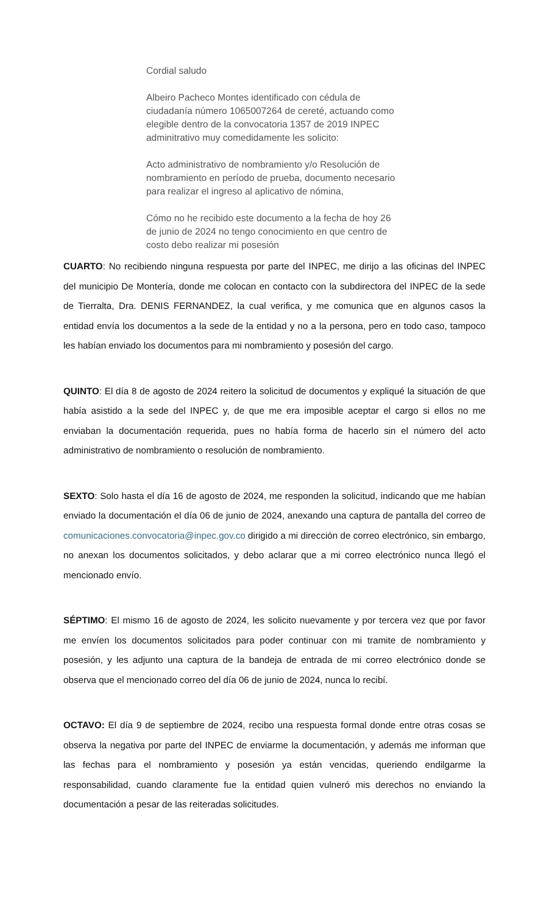Cordial saludo
Albeiro Pacheco Montes identificado con cédula de ciudadanía número 1065007264 de cereté, actuando como elegible dentro de la convocatoria 1357 de 2019 INPEC adminitrativo muy comedidamente les solicito:
Acto administrativo de nombramiento y/o Resolución de nombramiento en período de prueba, documento necesario para realizar el ingreso al aplicativo de nómina,
Cómo no he recibido este documento a la fecha de hoy 26 de junio de 2024 no tengo conocimiento en que centro de costo debo realizar mi posesión
CUARTO: No recibiendo ninguna respuesta por parte del INPEC, me dirijo a las oficinas del INPEC del municipio De Montería, donde me colocan en contacto con la subdirectora del INPEC de la sede de Tierralta, Dra. DENIS FERNANDEZ, la cual verifica, y me comunica que en algunos casos la entidad envía los documentos a la sede de la entidad y no a la persona, pero en todo caso, tampoco les habían enviado los documentos para mi nombramiento y posesión del cargo.
QUINTO: El día 8 de agosto de 2024 reitero la solicitud de documentos y expliqué la situación de que había asistido a la sede del INPEC y, de que me era imposible aceptar el cargo si ellos no me enviaban la documentación requerida, pues no había forma de hacerlo sin el número del acto administrativo de nombramiento o resolución de nombramiento.
SEXTO: Solo hasta el día 16 de agosto de 2024, me responden la solicitud, indicando que me habían enviado la documentación el día 06 de junio de 2024, anexando una captura de pantalla del correo de comunicaciones.convocatoria@inpec.gov.co dirigido a mi dirección de correo electrónico, sin embargo, no anexan los documentos solicitados, y debo aclarar que a mi correo electrónico nunca llegó el mencionado envío.
SÉPTIMO: El mismo 16 de agosto de 2024, les solicito nuevamente y por tercera vez que por favor me envíen los documentos solicitados para poder continuar con mi tramite de nombramiento y posesión, y les adjunto una captura de la bandeja de entrada de mi correo electrónico donde se observa que el mencionado correo del día 06 de junio de 2024, nunca lo recibí.
OCTAVO: El día 9 de septiembre de 2024, recibo una respuesta formal donde entre otras cosas se observa la negativa por parte del INPEC de enviarme la documentación, y además me informan que las fechas para el nombramiento y posesión ya están vencidas, queriendo endilgarme la responsabilidad, cuando claramente fue la entidad quien vulneró mis derechos no enviando la documentación a pesar de las reiteradas solicitudes.